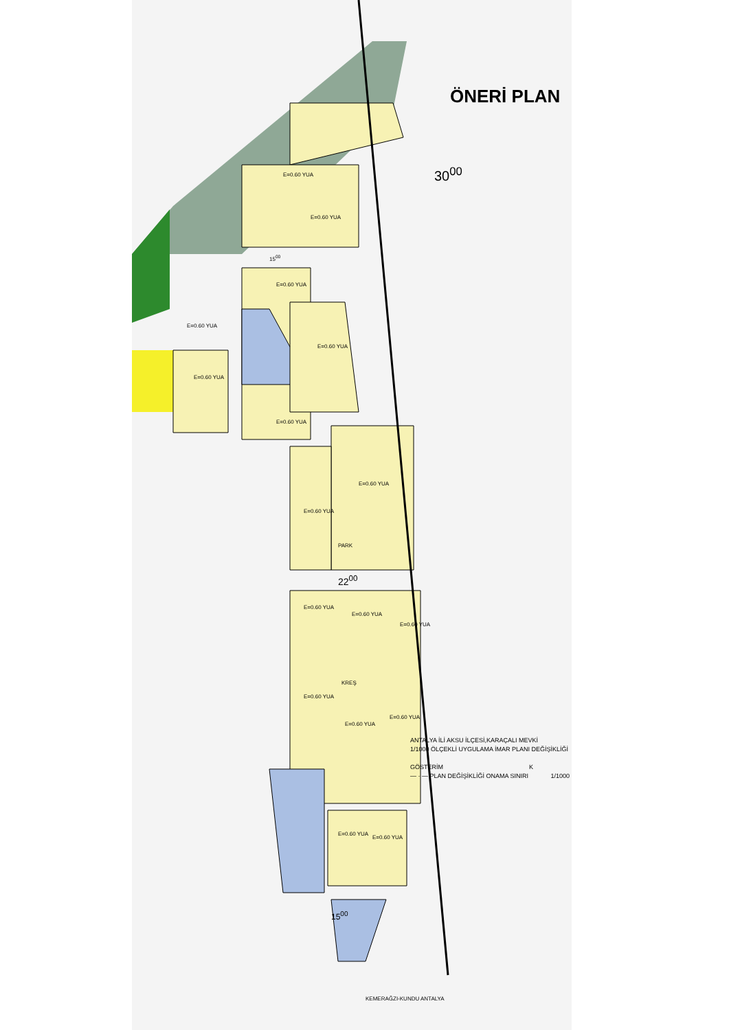30<sup>00</sup> E=0.60 YUA
E=0.60 YUA
15<sup>00</sup>
E=0.60 YUA
E=0.60 YUA
E=0.60 YUA
E=0.60 YUA
E=0.60 YUA
E=0.60 YUA
E=0.60 YUA
PARK
22<sup>00</sup>
E=0.60 YUA
E=0.60 YUA
E=0.60 YUA
KREŞ
E=0.60 YUA
E=0.60 YUA
E=0.60 YUA
E=0.60 YUA
E=0.60 YUA
15<sup>00</sup>
KEMERAĞZI-KUNDU ANTALYA
ÖNERİ PLAN
ANTALYA İLİ AKSU İLÇESİ,KARAÇALI MEVKİ
1/1000 ÖLÇEKLİ UYGULAMA İMAR PLANI DEĞİŞİKLİĞİ
GÖSTERİM K
— · — PLAN DEĞİŞİKLİĞİ ONAMA SINIRI 1/1000